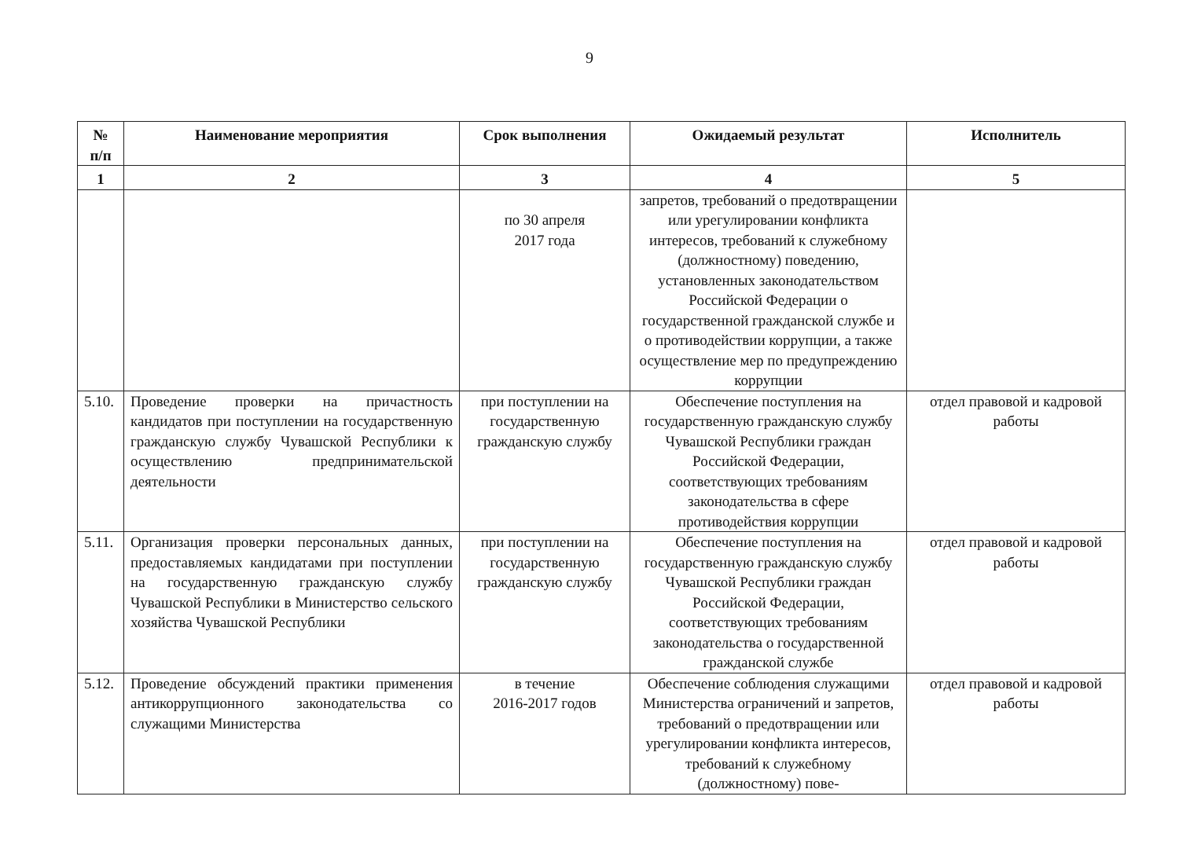9
| № п/п | Наименование мероприятия | Срок выполнения | Ожидаемый результат | Исполнитель |
| --- | --- | --- | --- | --- |
| 1 | 2 | 3 | 4 | 5 |
| | | по 30 апреля 2017 года | запретов, требований о предотвращении или урегулировании конфликта интересов, требований к служебному (должностному) поведению, установленных законодательством Российской Федерации о государственной гражданской службе и о противодействии коррупции, а также осуществление мер по предупреждению коррупции | |
| 5.10. | Проведение проверки на причастность кандидатов при поступлении на государственную гражданскую службу Чувашской Республики к осуществлению предпринимательской деятельности | при поступлении на государственную гражданскую службу | Обеспечение поступления на государственную гражданскую службу Чувашской Республики граждан Российской Федерации, соответствующих требованиям законодательства в сфере противодействия коррупции | отдел правовой и кадровой работы |
| 5.11. | Организация проверки персональных данных, предоставляемых кандидатами при поступлении на государственную гражданскую службу Чувашской Республики в Министерство сельского хозяйства Чувашской Республики | при поступлении на государственную гражданскую службу | Обеспечение поступления на государственную гражданскую службу Чувашской Республики граждан Российской Федерации, соответствующих требованиям законодательства о государственной гражданской службе | отдел правовой и кадровой работы |
| 5.12. | Проведение обсуждений практики применения антикоррупционного законодательства со служащими Министерства | в течение 2016-2017 годов | Обеспечение соблюдения служащими Министерства ограничений и запретов, требований о предотвращении или урегулировании конфликта интересов, требований к служебному (должностному) пове- | отдел правовой и кадровой работы |